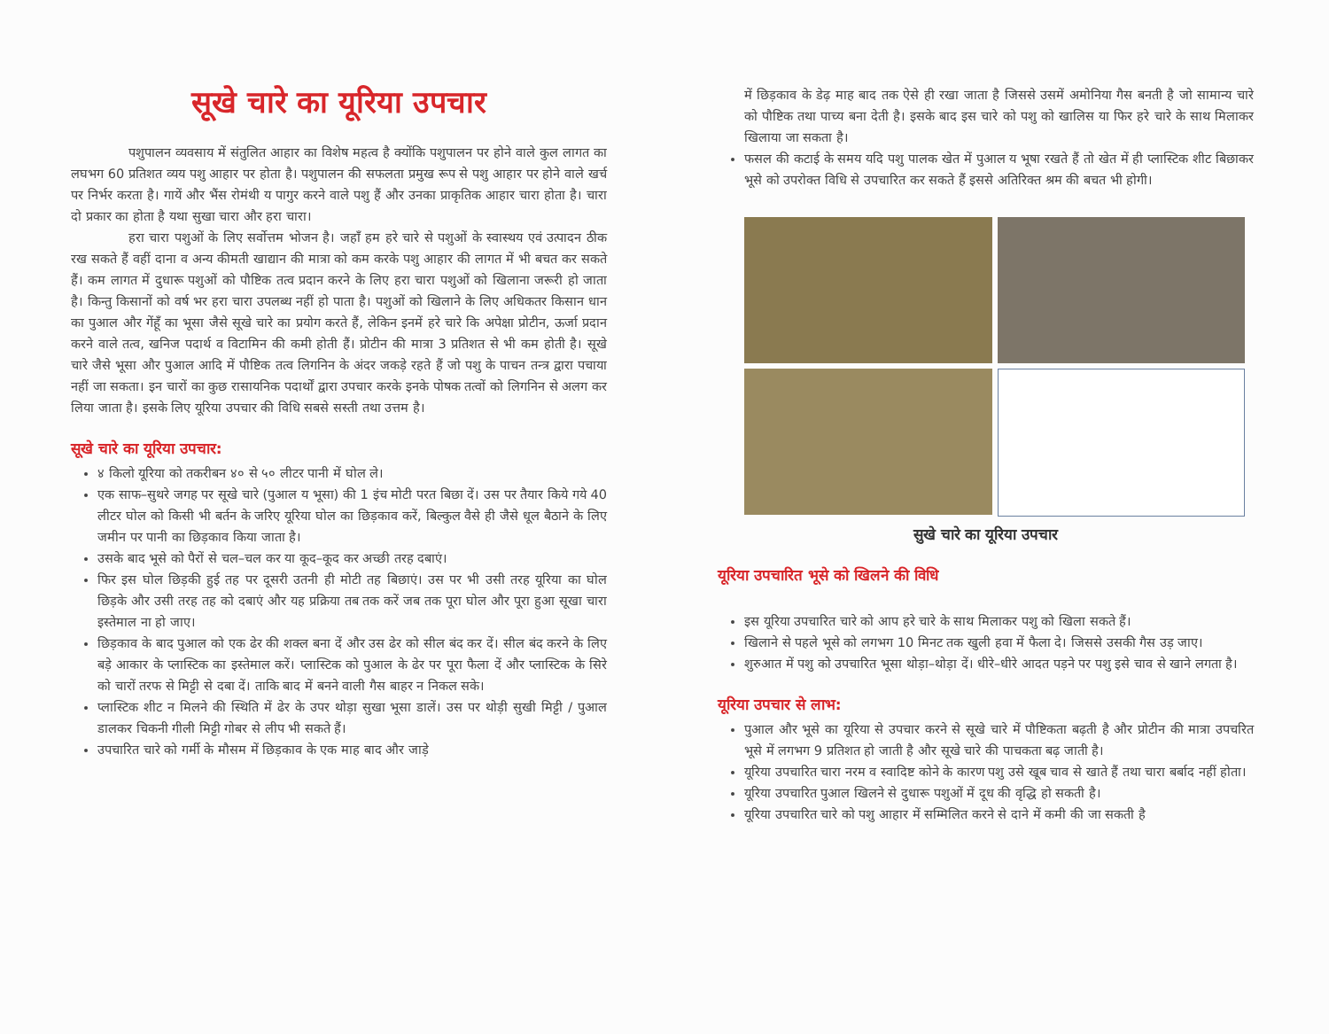सूखे चारे का यूरिया उपचार
पशुपालन व्यवसाय में संतुलित आहार का विशेष महत्व है क्योंकि पशुपालन पर होने वाले कुल लागत का लघभग 60 प्रतिशत व्यय पशु आहार पर होता है। पशुपालन की सफलता प्रमुख रूप से पशु आहार पर होने वाले खर्च पर निर्भर करता है। गायें और भैंस रोमंथी य पागुर करने वाले पशु हैं और उनका प्राकृतिक आहार चारा होता है। चारा दो प्रकार का होता है यथा सुखा चारा और हरा चारा।
हरा चारा पशुओं के लिए सर्वोत्तम भोजन है। जहाँ हम हरे चारे से पशुओं के स्वास्थय एवं उत्पादन ठीक रख सकते हैं वहीं दाना व अन्य कीमती खाद्यान की मात्रा को कम करके पशु आहार की लागत में भी बचत कर सकते हैं। कम लागत में दुधारू पशुओं को पौष्टिक तत्व प्रदान करने के लिए हरा चारा पशुओं को खिलाना जरूरी हो जाता है। किन्तु किसानों को वर्ष भर हरा चारा उपलब्ध नहीं हो पाता है। पशुओं को खिलाने के लिए अधिकतर किसान धान का पुआल और गेंहूँ का भूसा जैसे सूखे चारे का प्रयोग करते हैं, लेकिन इनमें हरे चारे कि अपेक्षा प्रोटीन, ऊर्जा प्रदान करने वाले तत्व, खनिज पदार्थ व विटामिन की कमी होती हैं। प्रोटीन की मात्रा 3 प्रतिशत से भी कम होती है। सूखे चारे जैसे भूसा और पुआल आदि में पौष्टिक तत्व लिगनिन के अंदर जकड़े रहते हैं जो पशु के पाचन तन्त्र द्वारा पचाया नहीं जा सकता। इन चारों का कुछ रासायनिक पदार्थों द्वारा उपचार करके इनके पोषक तत्वों को लिगनिन से अलग कर लिया जाता है। इसके लिए यूरिया उपचार की विधि सबसे सस्ती तथा उत्तम है।
सूखे चारे का यूरिया उपचार:
४ किलो यूरिया को तकरीबन ४० से ५० लीटर पानी में घोल ले।
एक साफ–सुथरे जगह पर सूखे चारे (पुआल य भूसा) की 1 इंच मोटी परत बिछा दें। उस पर तैयार किये गये 40 लीटर घोल को किसी भी बर्तन के जरिए यूरिया घोल का छिड़काव करें, बिल्कुल वैसे ही जैसे धूल बैठाने के लिए जमीन पर पानी का छिड़काव किया जाता है।
उसके बाद भूसे को पैरों से चल–चल कर या कूद–कूद कर अच्छी तरह दबाएं।
फिर इस घोल छिड़की हुई तह पर दूसरी उतनी ही मोटी तह बिछाएं। उस पर भी उसी तरह यूरिया का घोल छिड़के और उसी तरह तह को दबाएं और यह प्रक्रिया तब तक करें जब तक पूरा घोल और पूरा हुआ सूखा चारा इस्तेमाल ना हो जाए।
छिड़काव के बाद पुआल को एक ढेर की शक्ल बना दें और उस ढेर को सील बंद कर दें। सील बंद करने के लिए बड़े आकार के प्लास्टिक का इस्तेमाल करें। प्लास्टिक को पुआल के ढेर पर पूरा फैला दें और प्लास्टिक के सिरे को चारों तरफ से मिट्टी से दबा दें। ताकि बाद में बनने वाली गैस बाहर न निकल सके।
प्लास्टिक शीट न मिलने की स्थिति में ढेर के उपर थोड़ा सुखा भूसा डालें। उस पर थोड़ी सुखी मिट्टी / पुआल डालकर चिकनी गीली मिट्टी गोबर से लीप भी सकते हैं।
उपचारित चारे को गर्मी के मौसम में छिड़काव के एक माह बाद और जाड़े
में छिड़काव के डेढ़ माह बाद तक ऐसे ही रखा जाता है जिससे उसमें अमोनिया गैस बनती है जो सामान्य चारे को पौष्टिक तथा पाच्य बना देती है। इसके बाद इस चारे को पशु को खालिस या फिर हरे चारे के साथ मिलाकर खिलाया जा सकता है।
फसल की कटाई के समय यदि पशु पालक खेत में पुआल य भूषा रखते हैं तो खेत में ही प्लास्टिक शीट बिछाकर भूसे को उपरोक्त विधि से उपचारित कर सकते हैं इससे अतिरिक्त श्रम की बचत भी होगी।
सुखे चारे का यूरिया उपचार
यूरिया उपचारित भूसे को खिलने की विधि
इस यूरिया उपचारित चारे को आप हरे चारे के साथ मिलाकर पशु को खिला सकते हैं।
खिलाने से पहले भूसे को लगभग 10 मिनट तक खुली हवा में फैला दे। जिससे उसकी गैस उड़ जाए।
शुरुआत में पशु को उपचारित भूसा थोड़ा–थोड़ा दें। धीरे–धीरे आदत पड़ने पर पशु इसे चाव से खाने लगता है।
यूरिया उपचार से लाभ:
पुआल और भूसे का यूरिया से उपचार करने से सूखे चारे में पौष्टिकता बढ़ती है और प्रोटीन की मात्रा उपचरित भूसे में लगभग 9 प्रतिशत हो जाती है और सूखे चारे की पाचकता बढ़ जाती है।
यूरिया उपचारित चारा नरम व स्वादिष्ट कोने के कारण पशु उसे खूब चाव से खाते हैं तथा चारा बर्बाद नहीं होता।
यूरिया उपचारित पुआल खिलने से दुधारू पशुओं में दूध की वृद्धि हो सकती है।
यूरिया उपचारित चारे को पशु आहार में सम्मिलित करने से दाने में कमी की जा सकती है